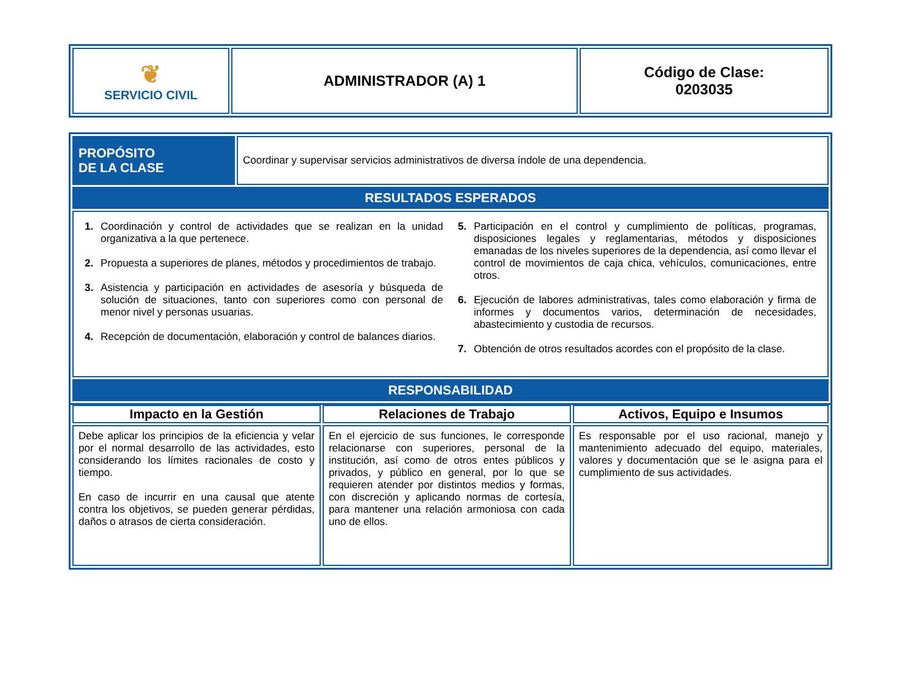| ❦ SERVICIO CIVIL | ADMINISTRADOR (A) 1 | Código de Clase: 0203035 |
| PROPÓSITO DE LA CLASE | Coordinar y supervisar servicios administrativos de diversa índole de una dependencia. |
| RESULTADOS ESPERADOS | |
| 1. Coordinación y control de actividades que se realizan en la unidad organizativa a la que pertenece. 2. Propuesta a superiores de planes, métodos y procedimientos de trabajo. 3. Asistencia y participación en actividades de asesoría y búsqueda de solución de situaciones, tanto con superiores como con personal de menor nivel y personas usuarias. 4. Recepción de documentación, elaboración y control de balances diarios. 5. Participación en el control y cumplimiento de políticas, programas, disposiciones legales y reglamentarias, métodos y disposiciones emanadas de los niveles superiores de la dependencia, así como llevar el control de movimientos de caja chica, vehículos, comunicaciones, entre otros. 6. Ejecución de labores administrativas, tales como elaboración y firma de informes y documentos varios, determinación de necesidades, abastecimiento y custodia de recursos. 7. Obtención de otros resultados acordes con el propósito de la clase. | |
| RESPONSABILIDAD | |
| Impacto en la Gestión | Relaciones de Trabajo | Activos, Equipo e Insumos |
| Debe aplicar los principios de la eficiencia y velar por el normal desarrollo de las actividades, esto considerando los límites racionales de costo y tiempo. En caso de incurrir en una causal que atente contra los objetivos, se pueden generar pérdidas, daños o atrasos de cierta consideración. | En el ejercicio de sus funciones, le corresponde relacionarse con superiores, personal de la institución, así como de otros entes públicos y privados, y público en general, por lo que se requieren atender por distintos medios y formas, con discreción y aplicando normas de cortesía, para mantener una relación armoniosa con cada uno de ellos. | Es responsable por el uso racional, manejo y mantenimiento adecuado del equipo, materiales, valores y documentación que se le asigna para el cumplimiento de sus actividades. |